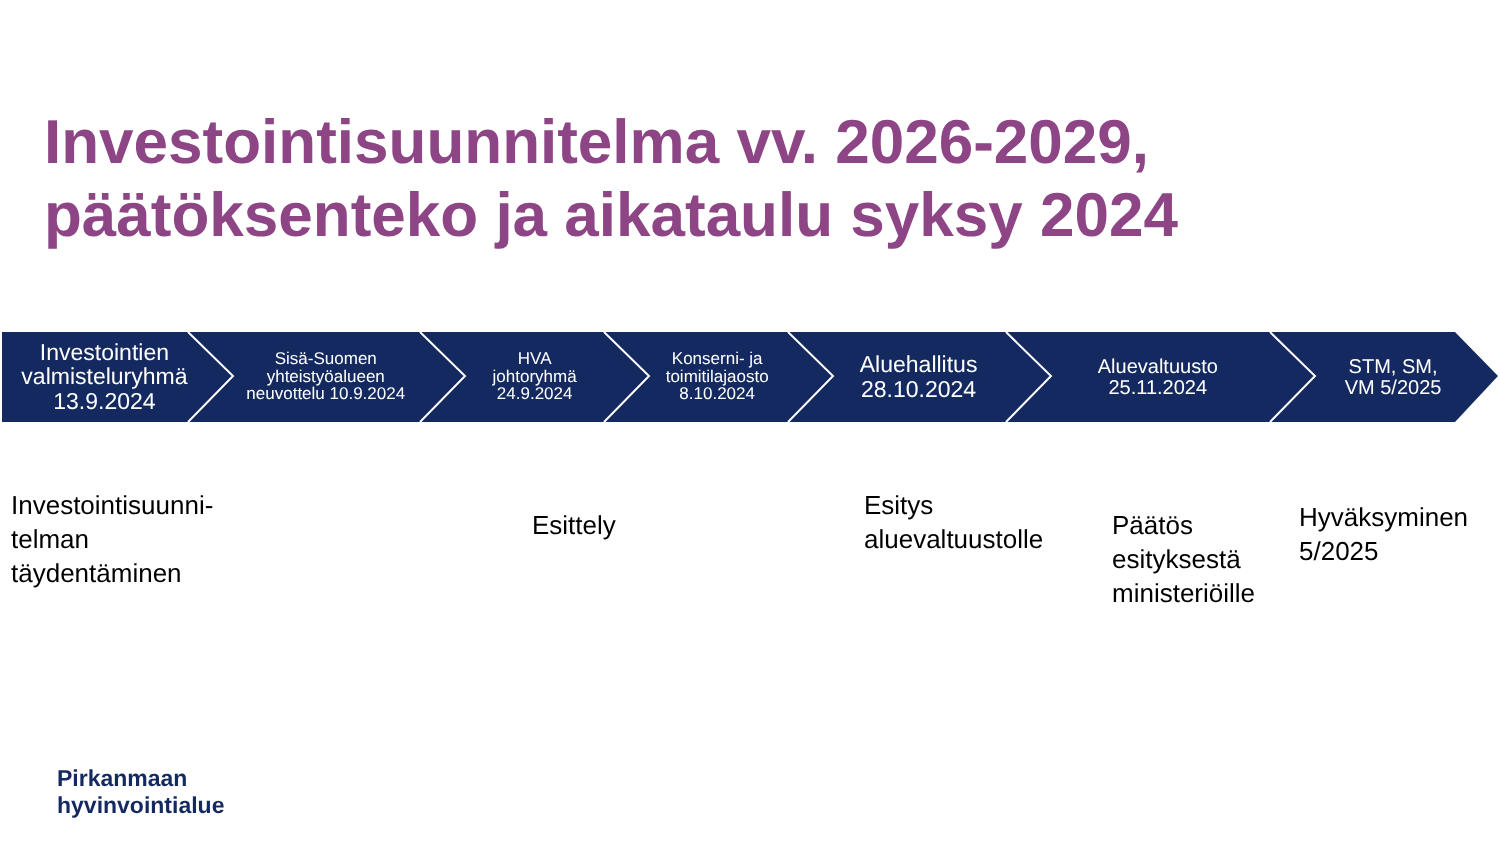Investointisuunnitelma vv. 2026-2029,
päätöksenteko ja aikataulu syksy 2024
Investointien
valmisteluryhmä
13.9.2024
Sisä-Suomen
yhteistyöalueen
neuvottelu 10.9.2024
HVA
johtoryhmä
24.9.2024
Konserni- ja
toimitilajaosto
8.10.2024
Aluehallitus
28.10.2024
Aluevaltuusto
25.11.2024
STM, SM,
VM 5/2025
Investointisuunni-
telman
täydentäminen
Esittely
Esitys
aluevaltuustolle
Päätös
esityksestä
ministeriöille
Hyväksyminen
5/2025
Pirkanmaan
hyvinvointialue